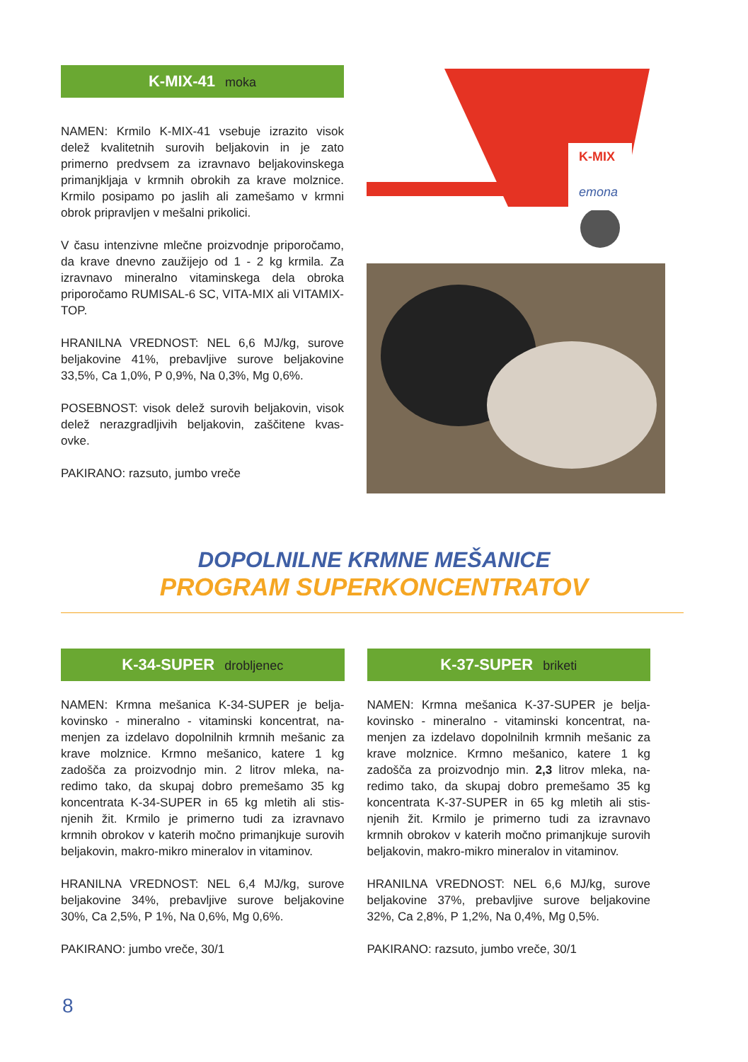K-MIX-41 moka
NAMEN: Krmilo K-MIX-41 vsebuje izrazito visok delež kvalitetnih surovih beljakovin in je zato primerno predvsem za izravnavo beljakovinskega primanjkljaja v krmnih obrokih za krave molznice. Krmilo posipamo po jaslih ali zamešamo v krmni obrok pripravljen v mešalni prikolici.
V času intenzivne mlečne proizvodnje priporočamo, da krave dnevno zaužijejo od 1 - 2 kg krmila. Za izravnavo mineralno vitaminskega dela obroka priporočamo RUMISAL-6 SC, VITA-MIX ali VITAMIX-TOP.
HRANILNA VREDNOST: NEL 6,6 MJ/kg, surove beljakovine 41%, prebavljive surove beljakovine 33,5%, Ca 1,0%, P 0,9%, Na 0,3%, Mg 0,6%.
POSEBNOST: visok delež surovih beljakovin, visok delež nerazgradljivih beljakovin, zaščitene kvas-ovke.
PAKIRANO: razsuto, jumbo vreče
K-MIX
emona
DOPOLNILNE KRMNE MEŠANICE
PROGRAM SUPERKONCENTRATOV
K-34-SUPER drobljenec
NAMEN: Krmna mešanica K-34-SUPER je belja-kovinsko - mineralno - vitaminski koncentrat, na-menjen za izdelavo dopolnilnih krmnih mešanic za krave molznice. Krmno mešanico, katere 1 kg zadošča za proizvodnjo min. 2 litrov mleka, na-redimo tako, da skupaj dobro premešamo 35 kg koncentrata K-34-SUPER in 65 kg mletih ali stis-njenih žit. Krmilo je primerno tudi za izravnavo krmnih obrokov v katerih močno primanjkuje surovih beljakovin, makro-mikro mineralov in vitaminov.
HRANILNA VREDNOST: NEL 6,4 MJ/kg, surove beljakovine 34%, prebavljive surove beljakovine 30%, Ca 2,5%, P 1%, Na 0,6%, Mg 0,6%.
PAKIRANO: jumbo vreče, 30/1
K-37-SUPER briketi
NAMEN: Krmna mešanica K-37-SUPER je belja-kovinsko - mineralno - vitaminski koncentrat, na-menjen za izdelavo dopolnilnih krmnih mešanic za krave molznice. Krmno mešanico, katere 1 kg zadošča za proizvodnjo min. 2,3 litrov mleka, na-redimo tako, da skupaj dobro premešamo 35 kg koncentrata K-37-SUPER in 65 kg mletih ali stis-njenih žit. Krmilo je primerno tudi za izravnavo krmnih obrokov v katerih močno primanjkuje surovih beljakovin, makro-mikro mineralov in vitaminov.
HRANILNA VREDNOST: NEL 6,6 MJ/kg, surove beljakovine 37%, prebavljive surove beljakovine 32%, Ca 2,8%, P 1,2%, Na 0,4%, Mg 0,5%.
PAKIRANO: razsuto, jumbo vreče, 30/1
8